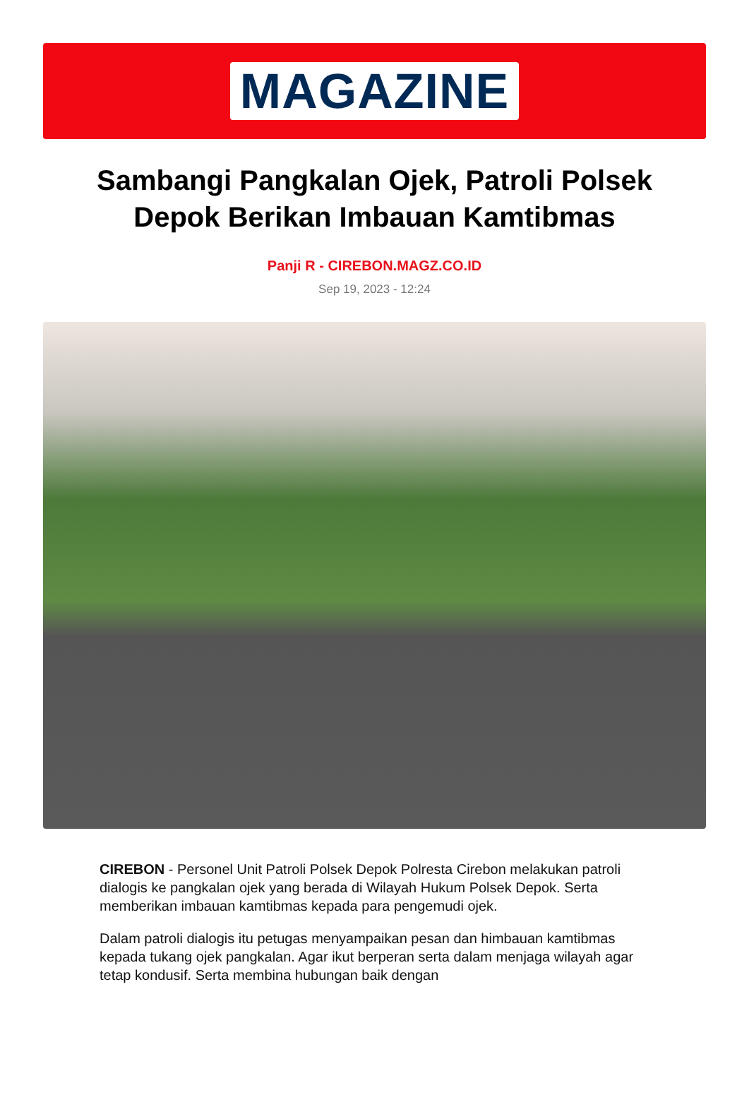MAGAZINE
Sambangi Pangkalan Ojek, Patroli Polsek Depok Berikan Imbauan Kamtibmas
Panji R - CIREBON.MAGZ.CO.ID
Sep 19, 2023 - 12:24
CIREBON - Personel Unit Patroli Polsek Depok Polresta Cirebon melakukan patroli dialogis ke pangkalan ojek yang berada di Wilayah Hukum Polsek Depok. Serta memberikan imbauan kamtibmas kepada para pengemudi ojek.
Dalam patroli dialogis itu petugas menyampaikan pesan dan himbauan kamtibmas kepada tukang ojek pangkalan. Agar ikut berperan serta dalam menjaga wilayah agar tetap kondusif. Serta membina hubungan baik dengan